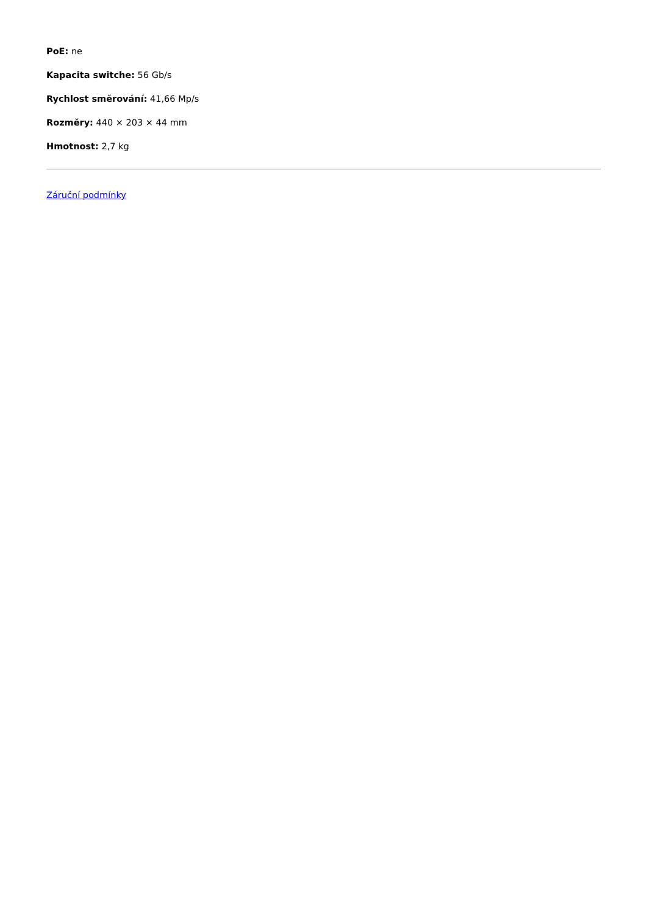PoE: ne
Kapacita switche: 56 Gb/s
Rychlost směrování: 41,66 Mp/s
Rozměry: 440 × 203 × 44 mm
Hmotnost: 2,7 kg
Záruční podmínky